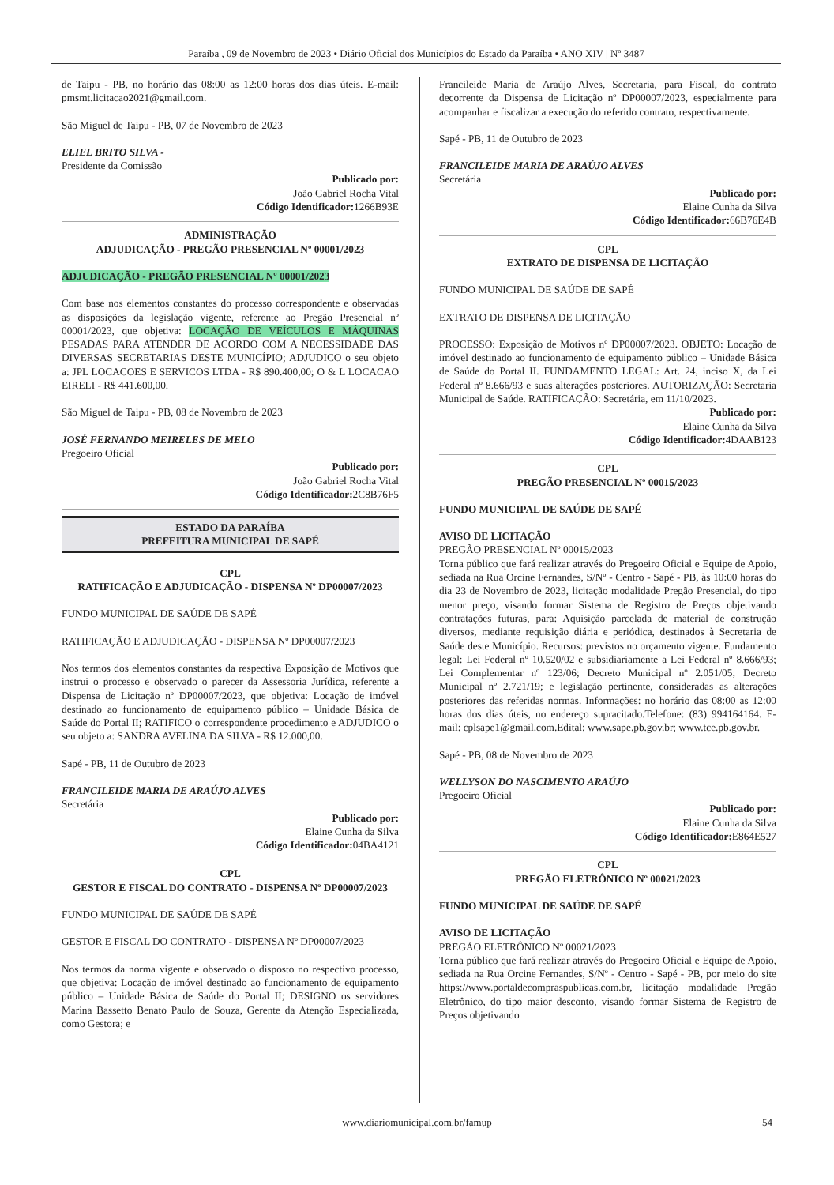Paraíba , 09 de Novembro de 2023 • Diário Oficial dos Municípios do Estado da Paraíba • ANO XIV | Nº 3487
de Taipu - PB, no horário das 08:00 as 12:00 horas dos dias úteis. E-mail: pmsmt.licitacao2021@gmail.com.
São Miguel de Taipu - PB, 07 de Novembro de 2023
ELIEL BRITO SILVA -
Presidente da Comissão
Publicado por:
João Gabriel Rocha Vital
Código Identificador: 1266B93E
ADMINISTRAÇÃO
ADJUDICAÇÃO - PREGÃO PRESENCIAL Nº 00001/2023
ADJUDICAÇÃO - PREGÃO PRESENCIAL Nº 00001/2023
Com base nos elementos constantes do processo correspondente e observadas as disposições da legislação vigente, referente ao Pregão Presencial nº 00001/2023, que objetiva: LOCAÇÃO DE VEÍCULOS E MÁQUINAS PESADAS PARA ATENDER DE ACORDO COM A NECESSIDADE DAS DIVERSAS SECRETARIAS DESTE MUNICÍPIO; ADJUDICO o seu objeto a: JPL LOCACOES E SERVICOS LTDA - R$ 890.400,00; O & L LOCACAO EIRELI - R$ 441.600,00.
São Miguel de Taipu - PB, 08 de Novembro de 2023
JOSÉ FERNANDO MEIRELES DE MELO
Pregoeiro Oficial
Publicado por:
João Gabriel Rocha Vital
Código Identificador: 2C8B76F5
ESTADO DA PARAÍBA
PREFEITURA MUNICIPAL DE SAPÉ
CPL
RATIFICAÇÃO E ADJUDICAÇÃO - DISPENSA Nº DP00007/2023
FUNDO MUNICIPAL DE SAÚDE DE SAPÉ
RATIFICAÇÃO E ADJUDICAÇÃO - DISPENSA Nº DP00007/2023
Nos termos dos elementos constantes da respectiva Exposição de Motivos que instrui o processo e observado o parecer da Assessoria Jurídica, referente a Dispensa de Licitação nº DP00007/2023, que objetiva: Locação de imóvel destinado ao funcionamento de equipamento público – Unidade Básica de Saúde do Portal II; RATIFICO o correspondente procedimento e ADJUDICO o seu objeto a: SANDRA AVELINA DA SILVA - R$ 12.000,00.
Sapé - PB, 11 de Outubro de 2023
FRANCILEIDE MARIA DE ARAÚJO ALVES
Secretária
Publicado por:
Elaine Cunha da Silva
Código Identificador: 04BA4121
CPL
GESTOR E FISCAL DO CONTRATO - DISPENSA Nº DP00007/2023
FUNDO MUNICIPAL DE SAÚDE DE SAPÉ
GESTOR E FISCAL DO CONTRATO - DISPENSA Nº DP00007/2023
Nos termos da norma vigente e observado o disposto no respectivo processo, que objetiva: Locação de imóvel destinado ao funcionamento de equipamento público – Unidade Básica de Saúde do Portal II; DESIGNO os servidores Marina Bassetto Benato Paulo de Souza, Gerente da Atenção Especializada, como Gestora; e
Francileide Maria de Araújo Alves, Secretaria, para Fiscal, do contrato decorrente da Dispensa de Licitação nº DP00007/2023, especialmente para acompanhar e fiscalizar a execução do referido contrato, respectivamente.
Sapé - PB, 11 de Outubro de 2023
FRANCILEIDE MARIA DE ARAÚJO ALVES
Secretária
Publicado por:
Elaine Cunha da Silva
Código Identificador: 66B76E4B
CPL
EXTRATO DE DISPENSA DE LICITAÇÃO
FUNDO MUNICIPAL DE SAÚDE DE SAPÉ
EXTRATO DE DISPENSA DE LICITAÇÃO
PROCESSO: Exposição de Motivos nº DP00007/2023. OBJETO: Locação de imóvel destinado ao funcionamento de equipamento público – Unidade Básica de Saúde do Portal II. FUNDAMENTO LEGAL: Art. 24, inciso X, da Lei Federal nº 8.666/93 e suas alterações posteriores. AUTORIZAÇÃO: Secretaria Municipal de Saúde. RATIFICAÇÃO: Secretária, em 11/10/2023.
Publicado por:
Elaine Cunha da Silva
Código Identificador: 4DAAB123
CPL
PREGÃO PRESENCIAL Nº 00015/2023
FUNDO MUNICIPAL DE SAÚDE DE SAPÉ
AVISO DE LICITAÇÃO
PREGÃO PRESENCIAL Nº 00015/2023
Torna público que fará realizar através do Pregoeiro Oficial e Equipe de Apoio, sediada na Rua Orcine Fernandes, S/Nº - Centro - Sapé - PB, às 10:00 horas do dia 23 de Novembro de 2023, licitação modalidade Pregão Presencial, do tipo menor preço, visando formar Sistema de Registro de Preços objetivando contratações futuras, para: Aquisição parcelada de material de construção diversos, mediante requisição diária e periódica, destinados à Secretaria de Saúde deste Município. Recursos: previstos no orçamento vigente. Fundamento legal: Lei Federal nº 10.520/02 e subsidiariamente a Lei Federal nº 8.666/93; Lei Complementar nº 123/06; Decreto Municipal nº 2.051/05; Decreto Municipal nº 2.721/19; e legislação pertinente, consideradas as alterações posteriores das referidas normas. Informações: no horário das 08:00 as 12:00 horas dos dias úteis, no endereço supracitado.Telefone: (83) 994164164. E-mail: cplsape1@gmail.com.Edital: www.sape.pb.gov.br; www.tce.pb.gov.br.
Sapé - PB, 08 de Novembro de 2023
WELLYSON DO NASCIMENTO ARAÚJO
Pregoeiro Oficial
Publicado por:
Elaine Cunha da Silva
Código Identificador: E864E527
CPL
PREGÃO ELETRÔNICO Nº 00021/2023
FUNDO MUNICIPAL DE SAÚDE DE SAPÉ
AVISO DE LICITAÇÃO
PREGÃO ELETRÔNICO Nº 00021/2023
Torna público que fará realizar através do Pregoeiro Oficial e Equipe de Apoio, sediada na Rua Orcine Fernandes, S/Nº - Centro - Sapé - PB, por meio do site https://www.portaldecompraspublicas.com.br, licitação modalidade Pregão Eletrônico, do tipo maior desconto, visando formar Sistema de Registro de Preços objetivando
www.diariomunicipal.com.br/famup 54